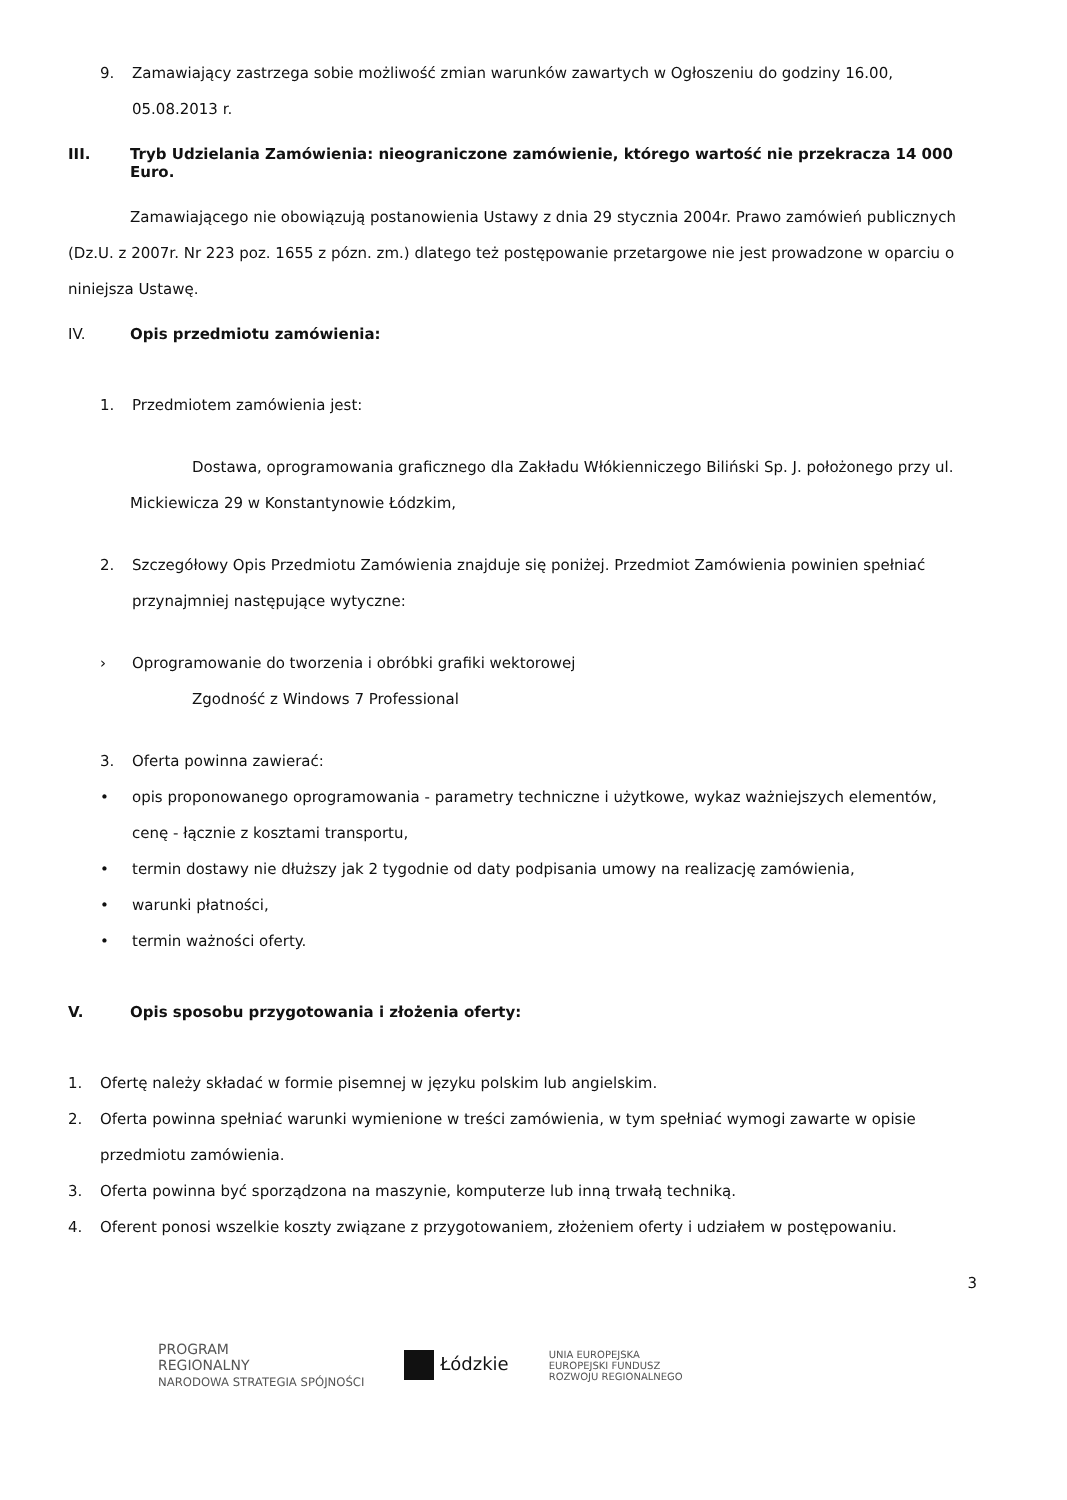9. Zamawiający zastrzega sobie możliwość zmian warunków zawartych w Ogłoszeniu do godziny 16.00, 05.08.2013 r.
III. Tryb Udzielania Zamówienia: nieograniczone zamówienie, którego wartość nie przekracza 14 000 Euro.
Zamawiającego nie obowiązują postanowienia Ustawy z dnia 29 stycznia 2004r. Prawo zamówień publicznych (Dz.U. z 2007r. Nr 223 poz. 1655 z pózn. zm.) dlatego też postępowanie przetargowe nie jest prowadzone w oparciu o niniejsza Ustawę.
IV. Opis przedmiotu zamówienia:
1. Przedmiotem zamówienia jest:
Dostawa, oprogramowania graficznego dla Zakładu Włókienniczego Biliński Sp. J. położonego przy ul. Mickiewicza 29 w Konstantynowie Łódzkim,
2. Szczegółowy Opis Przedmiotu Zamówienia znajduje się poniżej. Przedmiot Zamówienia powinien spełniać przynajmniej następujące wytyczne:
› Oprogramowanie do tworzenia i obróbki grafiki wektorowej
Zgodność z Windows 7 Professional
3. Oferta powinna zawierać:
• opis proponowanego oprogramowania - parametry techniczne i użytkowe, wykaz ważniejszych elementów, cenę - łącznie z kosztami transportu,
• termin dostawy nie dłuższy jak 2 tygodnie od daty podpisania umowy na realizację zamówienia,
• warunki płatności,
• termin ważności oferty.
V. Opis sposobu przygotowania i złożenia oferty:
1. Ofertę należy składać w formie pisemnej w języku polskim lub angielskim.
2. Oferta powinna spełniać warunki wymienione w treści zamówienia, w tym spełniać wymogi zawarte w opisie przedmiotu zamówienia.
3. Oferta powinna być sporządzona na maszynie, komputerze lub inną trwałą techniką.
4. Oferent ponosi wszelkie koszty związane z przygotowaniem, złożeniem oferty i udziałem w postępowaniu.
3
PROGRAM
REGIONALNY
NARODOWA STRATEGIA SPÓJNOŚCI Łódzkie UNIA EUROPEJSKA
EUROPEJSKI FUNDUSZ
ROZWOJU REGIONALNEGO